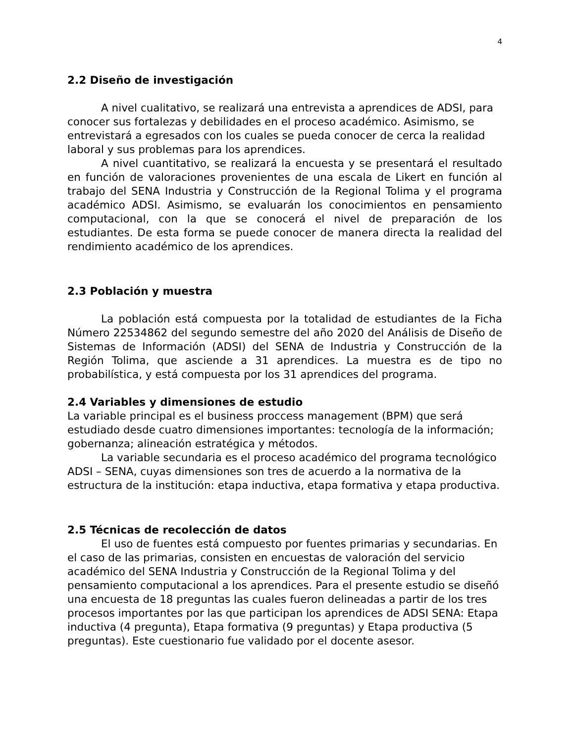4
2.2 Diseño de investigación
A nivel cualitativo, se realizará una entrevista a aprendices de ADSI, para conocer sus fortalezas y debilidades en el proceso académico. Asimismo, se entrevistará a egresados con los cuales se pueda conocer de cerca la realidad laboral y sus problemas para los aprendices.
A nivel cuantitativo, se realizará la encuesta y se presentará el resultado en función de valoraciones provenientes de una escala de Likert en función al trabajo del SENA Industria y Construcción de la Regional Tolima y el programa académico ADSI. Asimismo, se evaluarán los conocimientos en pensamiento computacional, con la que se conocerá el nivel de preparación de los estudiantes. De esta forma se puede conocer de manera directa la realidad del rendimiento académico de los aprendices.
2.3 Población y muestra
La población está compuesta por la totalidad de estudiantes de la Ficha Número 22534862 del segundo semestre del año 2020 del Análisis de Diseño de Sistemas de Información (ADSI) del SENA de Industria y Construcción de la Región Tolima, que asciende a 31 aprendices. La muestra es de tipo no probabilística, y está compuesta por los 31 aprendices del programa.
2.4 Variables y dimensiones de estudio
La variable principal es el business proccess management (BPM) que será estudiado desde cuatro dimensiones importantes: tecnología de la información; gobernanza; alineación estratégica y métodos.
La variable secundaria es el proceso académico del programa tecnológico ADSI – SENA, cuyas dimensiones son tres de acuerdo a la normativa de la estructura de la institución: etapa inductiva, etapa formativa y etapa productiva.
2.5 Técnicas de recolección de datos
El uso de fuentes está compuesto por fuentes primarias y secundarias. En el caso de las primarias, consisten en encuestas de valoración del servicio académico del SENA Industria y Construcción de la Regional Tolima y del pensamiento computacional a los aprendices. Para el presente estudio se diseñó una encuesta de 18 preguntas las cuales fueron delineadas a partir de los tres procesos importantes por las que participan los aprendices de ADSI SENA: Etapa inductiva (4 pregunta), Etapa formativa (9 preguntas) y Etapa productiva (5 preguntas). Este cuestionario fue validado por el docente asesor.